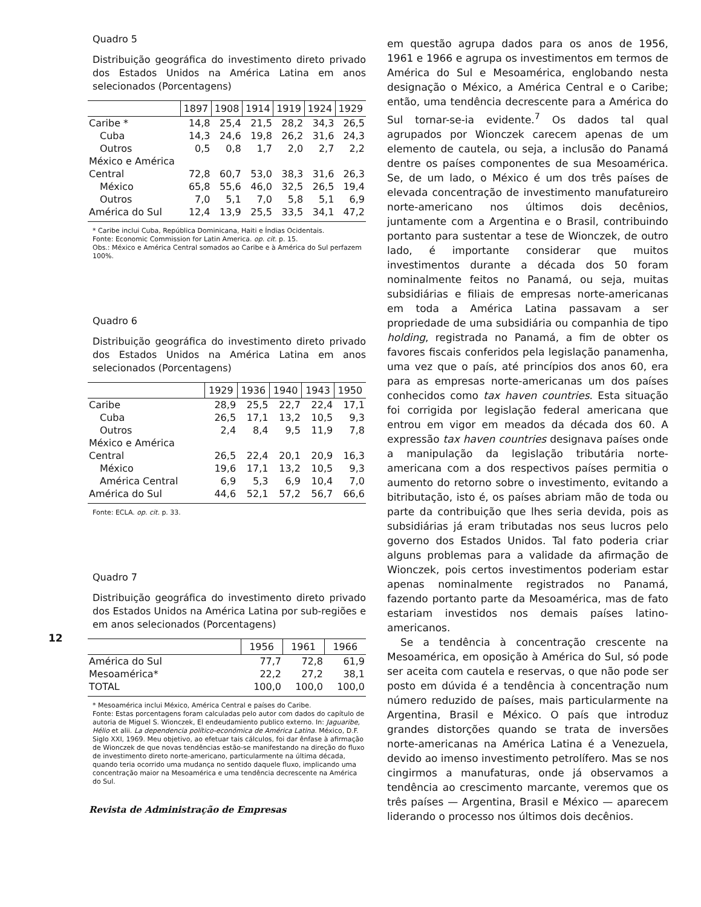Quadro 5
Distribuição geográfica do investimento direto privado dos Estados Unidos na América Latina em anos selecionados (Porcentagens)
| | 1897 | 1908 | 1914 | 1919 | 1924 | 1929 |
| --- | --- | --- | --- | --- | --- | --- |
| Caribe * | 14,8 | 25,4 | 21,5 | 28,2 | 34,3 | 26,5 |
| Cuba | 14,3 | 24,6 | 19,8 | 26,2 | 31,6 | 24,3 |
| Outros | 0,5 | 0,8 | 1,7 | 2,0 | 2,7 | 2,2 |
| México e América | | | | | | |
| Central | 72,8 | 60,7 | 53,0 | 38,3 | 31,6 | 26,3 |
| México | 65,8 | 55,6 | 46,0 | 32,5 | 26,5 | 19,4 |
| Outros | 7,0 | 5,1 | 7,0 | 5,8 | 5,1 | 6,9 |
| América do Sul | 12,4 | 13,9 | 25,5 | 33,5 | 34,1 | 47,2 |
* Caribe inclui Cuba, República Dominicana, Haiti e Índias Ocidentais.
Fonte: Economic Commission for Latin America. op. cit. p. 15.
Obs.: México e América Central somados ao Caribe e à América do Sul perfazem 100%.
Quadro 6
Distribuição geográfica do investimento direto privado dos Estados Unidos na América Latina em anos selecionados (Porcentagens)
| | 1929 | 1936 | 1940 | 1943 | 1950 |
| --- | --- | --- | --- | --- | --- |
| Caribe | 28,9 | 25,5 | 22,7 | 22,4 | 17,1 |
| Cuba | 26,5 | 17,1 | 13,2 | 10,5 | 9,3 |
| Outros | 2,4 | 8,4 | 9,5 | 11,9 | 7,8 |
| México e América | | | | | |
| Central | 26,5 | 22,4 | 20,1 | 20,9 | 16,3 |
| México | 19,6 | 17,1 | 13,2 | 10,5 | 9,3 |
| América Central | 6,9 | 5,3 | 6,9 | 10,4 | 7,0 |
| América do Sul | 44,6 | 52,1 | 57,2 | 56,7 | 66,6 |
Fonte: ECLA. op. cit. p. 33.
Quadro 7
Distribuição geográfica do investimento direto privado dos Estados Unidos na América Latina por sub-regiões e em anos selecionados (Porcentagens)
| | 1956 | 1961 | 1966 |
| --- | --- | --- | --- |
| América do Sul | 77,7 | 72,8 | 61,9 |
| Mesoamérica* | 22,2 | 27,2 | 38,1 |
| TOTAL | 100,0 | 100,0 | 100,0 |
* Mesoamérica inclui México, América Central e países do Caribe.
Fonte: Estas porcentagens foram calculadas pelo autor com dados do capítulo de autoria de Miguel S. Wionczek, El endeudamiento publico externo. In: Jaguaribe, Hélio et alii. La dependencia político-económica de América Latina. México, D.F. Siglo XXI, 1969. Meu objetivo, ao efetuar tais cálculos, foi dar ênfase à afirmação de Wionczek de que novas tendências estão-se manifestando na direção do fluxo de investimento direto norte-americano, particularmente na última década, quando teria ocorrido uma mudança no sentido daquele fluxo, implicando uma concentração maior na Mesoamérica e uma tendência decrescente na América do Sul.
Revista de Administração de Empresas
12
em questão agrupa dados para os anos de 1956, 1961 e 1966 e agrupa os investimentos em termos de América do Sul e Mesoamérica, englobando nesta designação o México, a América Central e o Caribe; então, uma tendência decrescente para a América do Sul tornar-se-ia evidente.<sup>7</sup> Os dados tal qual agrupados por Wionczek carecem apenas de um elemento de cautela, ou seja, a inclusão do Panamá dentre os países componentes de sua Mesoamérica. Se, de um lado, o México é um dos três países de elevada concentração de investimento manufatureiro norte-americano nos últimos dois decênios, juntamente com a Argentina e o Brasil, contribuindo portanto para sustentar a tese de Wionczek, de outro lado, é importante considerar que muitos investimentos durante a década dos 50 foram nominalmente feitos no Panamá, ou seja, muitas subsidiárias e filiais de empresas norte-americanas em toda a América Latina passavam a ser propriedade de uma subsidiária ou companhia de tipo holding, registrada no Panamá, a fim de obter os favores fiscais conferidos pela legislação panamenha, uma vez que o país, até princípios dos anos 60, era para as empresas norte-americanas um dos países conhecidos como tax haven countries. Esta situação foi corrigida por legislação federal americana que entrou em vigor em meados da década dos 60. A expressão tax haven countries designava países onde a manipulação da legislação tributária norte-americana com a dos respectivos países permitia o aumento do retorno sobre o investimento, evitando a bitributação, isto é, os países abriam mão de toda ou parte da contribuição que lhes seria devida, pois as subsidiárias já eram tributadas nos seus lucros pelo governo dos Estados Unidos. Tal fato poderia criar alguns problemas para a validade da afirmação de Wionczek, pois certos investimentos poderiam estar apenas nominalmente registrados no Panamá, fazendo portanto parte da Mesoamérica, mas de fato estariam investidos nos demais países latino-americanos.
Se a tendência à concentração crescente na Mesoamérica, em oposição à América do Sul, só pode ser aceita com cautela e reservas, o que não pode ser posto em dúvida é a tendência à concentração num número reduzido de países, mais particularmente na Argentina, Brasil e México. O país que introduz grandes distorções quando se trata de inversões norte-americanas na América Latina é a Venezuela, devido ao imenso investimento petrolífero. Mas se nos cingirmos a manufaturas, onde já observamos a tendência ao crescimento marcante, veremos que os três países — Argentina, Brasil e México — aparecem liderando o processo nos últimos dois decênios.